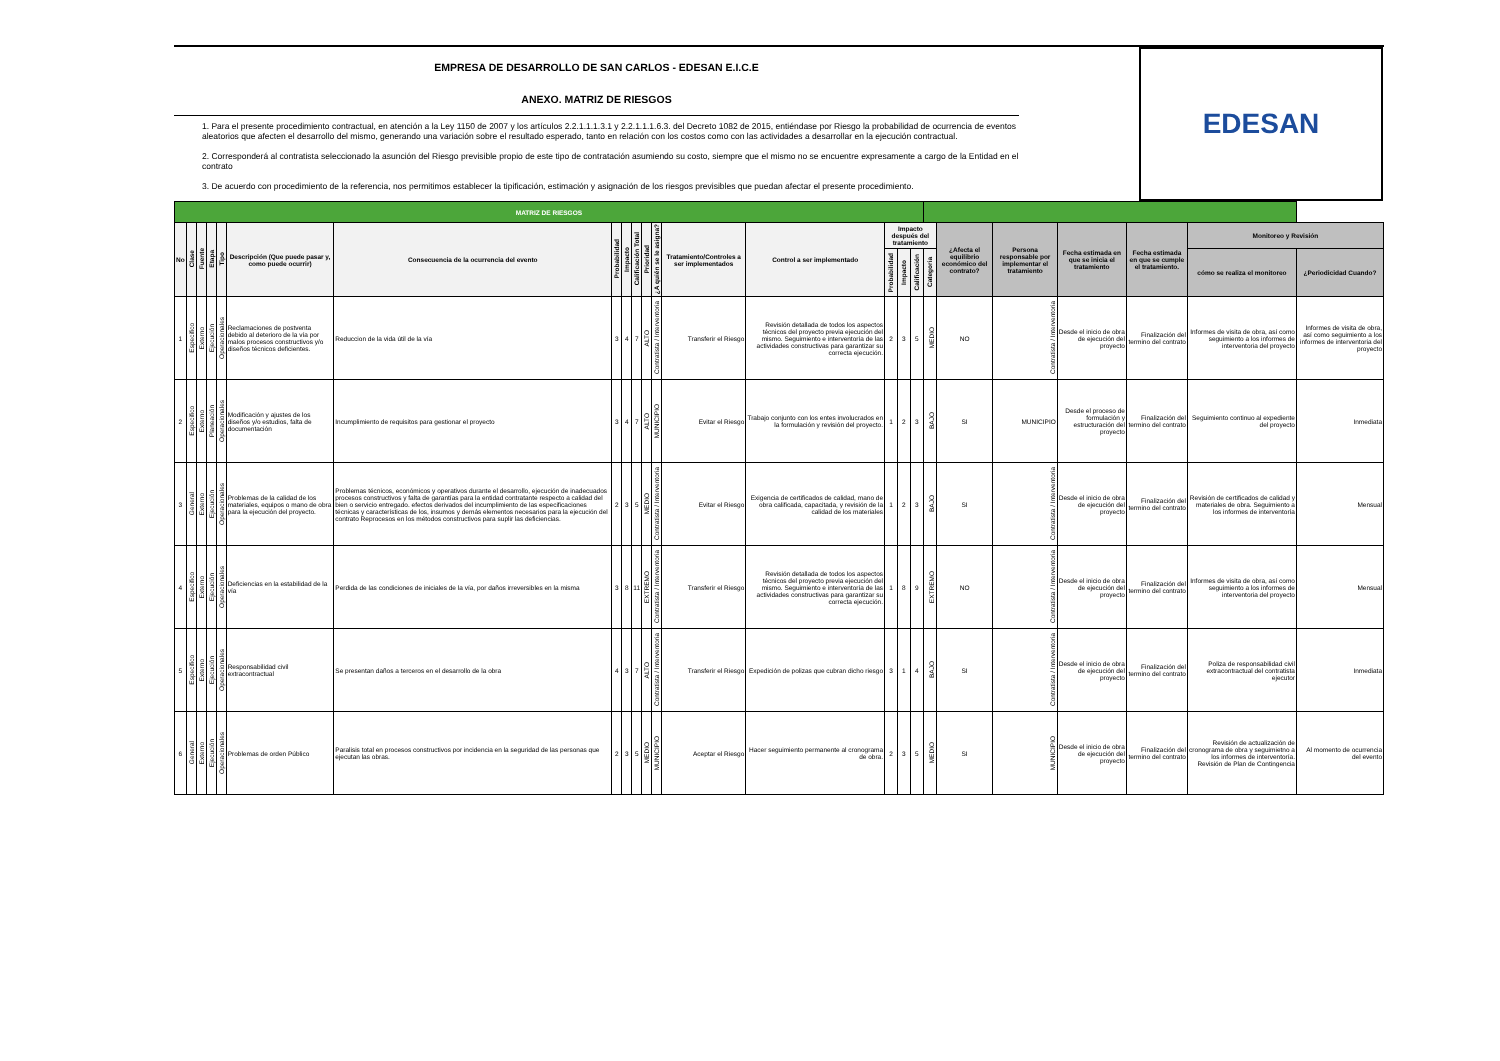EMPRESA DE DESARROLLO DE SAN CARLOS - EDESAN E.I.C.E
ANEXO. MATRIZ DE RIESGOS
1. Para el presente procedimiento contractual, en atención a la Ley 1150 de 2007 y los artículos 2.2.1.1.1.3.1 y 2.2.1.1.1.6.3. del Decreto 1082 de 2015, entiéndase por Riesgo la probabilidad de ocurrencia de eventos aleatorios que afecten el desarrollo del mismo, generando una variación sobre el resultado esperado, tanto en relación con los costos como con las actividades a desarrollar en la ejecución contractual.
2. Corresponderá al contratista seleccionado la asunción del Riesgo previsible propio de este tipo de contratación asumiendo su costo, siempre que el mismo no se encuentre expresamente a cargo de la Entidad en el contrato
3. De acuerdo con procedimiento de la referencia, nos permitimos establecer la tipificación, estimación y asignación de los riesgos previsibles que puedan afectar el presente procedimiento.
EDESAN
| MATRIZ DE RIESGOS | | | | | | | | | | | | | | | | | | | | | | | |
| No | Clase | Fuente | Etapa | Tipo | Descripción (Que puede pasar y, como puede ocurrir) | Consecuencia de la ocurrencia del evento | Probabilidad | Impacto | Calificación Total | Prioridad | ¿A quién se le asigna? | Tratamiento/Controles a ser implementados | Control a ser implementado | Impacto después del tratamiento | | | | ¿Afecta el equilibrio económico del contrato? | Persona responsable por implementar el tratamiento | Fecha estimada en que se inicia el tratamiento | Fecha estimada en que se cumple el tratamiento. | Monitoreo y Revisión | |
| | | | | | | | | | | | | | | Probabilidad | Impacto | Calificación | Categoria | | | | | cómo se realiza el monitoreo | ¿Periodicidad Cuando? |
| 1 | Especifico | Externo | Ejecución | Operacionales | Reclamaciones de postventa debido al deterioro de la vía por malos procesos constructivos y/o diseños técnicos deficientes. | Reduccion de la vida útil de la vía | 3 | 4 | 7 | ALTO | Contratista / Interventoria | Transferir el Riesgo | Revisión detallada de todos los aspectos técnicos del proyecto previa ejecución del mismo. Seguimiento e interventoría de las actividades constructivas para garantizar su correcta ejecución. | 2 | 3 | 5 | MEDIO | NO | Contratista / Interventoria | Desde el inicio de obra de ejecución del proyecto | Finalización del termino del contrato | Informes de visita de obra, así como seguimiento a los informes de interventoria del proyecto | Informes de visita de obra, así como seguimiento a los informes de interventoria del proyecto |
| 2 | Especifico | Externo | Planeación | Operacionales | Modificación y ajustes de los diseños y/o estudios, falta de documentación | Incumplimiento de requisitos para gestionar el proyecto | 3 | 4 | 7 | ALTO | MUNICIPIO | Evitar el Riesgo | Trabajo conjunto con los entes involucrados en la formulación y revisión del proyecto. | 1 | 2 | 3 | BAJO | SI | MUNICIPIO | Desde el proceso de formulación y estructuración del proyecto | Finalización del termino del contrato | Seguimiento continuo al expediente del proyecto | Inmediata |
| 3 | General | Externo | Ejecución | Operacionales | Problemas de la calidad de los materiales, equipos o mano de obra para la ejecución del proyecto. | Problemas técnicos, económicos y operativos durante el desarrollo, ejecución de inadecuados procesos constructivos y falta de garantías para la entidad contratante respecto a calidad del bien o servicio entregado. efectos derivados del incumplimiento de las especificaciones técnicas y características de los, insumos y demás elementos necesarios para la ejecución del contrato Reprocesos en los métodos constructivos para suplir las deficiencias. | 2 | 3 | 5 | MEDIO | Contratista / Interventoria | Evitar el Riesgo | Exigencia de certificados de calidad, mano de obra calificada, capacitada, y revisión de la calidad de los materiales | 1 | 2 | 3 | BAJO | SI | Contratista / Interventoria | Desde el inicio de obra de ejecución del proyecto | Finalización del termino del contrato | Revisión de certificados de calidad y materiales de obra. Seguimiento a los informes de interventoría | Mensual |
| 4 | Especifico | Externo | Ejecución | Operacionales | Deficiencias en la estabilidad de la vía | Perdida de las condiciones de iniciales de la vía, por daños irreversibles en la misma | 3 | 8 | 11 | EXTREMO | Contratista / Interventoria | Transferir el Riesgo | Revisión detallada de todos los aspectos técnicos del proyecto previa ejecución del mismo. Seguimiento e interventoría de las actividades constructivas para garantizar su correcta ejecución. | 1 | 8 | 9 | EXTREMO | NO | Contratista / Interventoria | Desde el inicio de obra de ejecución del proyecto | Finalización del termino del contrato | Informes de visita de obra, así como seguimiento a los informes de interventoria del proyecto | Mensual |
| 5 | Especifico | Externo | Ejecución | Operacionales | Responsabilidad civil extracontractual | Se presentan daños a terceros en el desarrollo de la obra | 4 | 3 | 7 | ALTO | Contratista / Interventoria | Transferir el Riesgo | Expedición de polizas que cubran dicho riesgo | 3 | 1 | 4 | BAJO | SI | Contratista / Interventoria | Desde el inicio de obra de ejecución del proyecto | Finalización del termino del contrato | Poliza de responsabilidad civil extracontractual del contratista ejecutor | Inmediata |
| 6 | General | Externo | Ejecución | Operacionales | Problemas de orden Público | Paralisis total en procesos constructivos por incidencia en la seguridad de las personas que ejecutan las obras. | 2 | 3 | 5 | MEDIO | MUNICIPIO | Aceptar el Riesgo | Hacer seguimiento permanente al cronograma de obra. | 2 | 3 | 5 | MEDIO | SI | MUNICIPIO | Desde el inicio de obra de ejecución del proyecto | Finalización del termino del contrato | Revisión de actualización de cronograma de obra y seguimietno a los informes de interventoría. Revisión de Plan de Contingencia | Al momento de ocurrencia del evento |